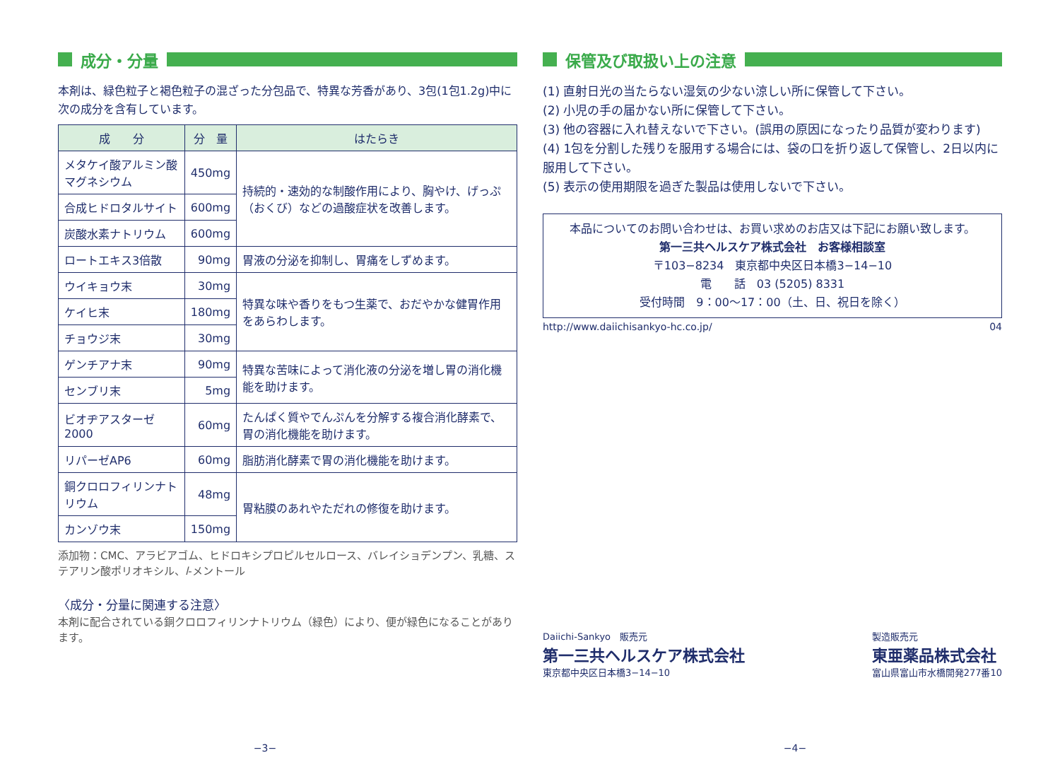成分・分量
本剤は、緑色粒子と褐色粒子の混ざった分包品で、特異な芳香があり、3包(1包1.2g)中に次の成分を含有しています。
| 成 分 | 分 量 | はたらき |
| --- | --- | --- |
| メタケイ酸アルミン酸マグネシウム | 450mg | 持続的・速効的な制酸作用により、胸やけ、げっぷ（おくび）などの過酸症状を改善します。 |
| 合成ヒドロタルサイト | 600mg | |
| 炭酸水素ナトリウム | 600mg | |
| ロートエキス3倍散 | 90mg | 胃液の分泌を抑制し、胃痛をしずめます。 |
| ウイキョウ末 | 30mg | 特異な味や香りをもつ生薬で、おだやかな健胃作用をあらわします。 |
| ケイヒ末 | 180mg | |
| チョウジ末 | 30mg | |
| ゲンチアナ末 | 90mg | 特異な苦味によって消化液の分泌を増し胃の消化機能を助けます。 |
| センブリ末 | 5mg | |
| ビオヂアスターゼ2000 | 60mg | たんぱく質やでんぷんを分解する複合消化酵素で、胃の消化機能を助けます。 |
| リパーゼAP6 | 60mg | 脂肪消化酵素で胃の消化機能を助けます。 |
| 銅クロロフィリンナトリウム | 48mg | 胃粘膜のあれやただれの修復を助けます。 |
| カンゾウ末 | 150mg | |
添加物：CMC、アラビアゴム、ヒドロキシプロピルセルロース、バレイショデンプン、乳糖、ステアリン酸ポリオキシル、l-メントール
〈成分・分量に関連する注意〉
本剤に配合されている銅クロロフィリンナトリウム（緑色）により、便が緑色になることがあります。
保管及び取扱い上の注意
(1) 直射日光の当たらない湿気の少ない涼しい所に保管して下さい。
(2) 小児の手の届かない所に保管して下さい。
(3) 他の容器に入れ替えないで下さい。(誤用の原因になったり品質が変わります)
(4) 1包を分割した残りを服用する場合には、袋の口を折り返して保管し、2日以内に服用して下さい。
(5) 表示の使用期限を過ぎた製品は使用しないで下さい。
本品についてのお問い合わせは、お買い求めのお店又は下記にお願い致します。
第一三共ヘルスケア株式会社　お客様相談室
〒103−8234　東京都中央区日本橋3−14−10
電　　話　03 (5205) 8331
受付時間　9：00〜17：00（土、日、祝日を除く）
http://www.daiichisankyo-hc.co.jp/ 04
Daiichi-Sankyo　販売元
第一三共ヘルスケア株式会社
東京都中央区日本橋3−14−10
製造販売元
東亜薬品株式会社
富山県富山市水橋開発277番10
−3− −4−